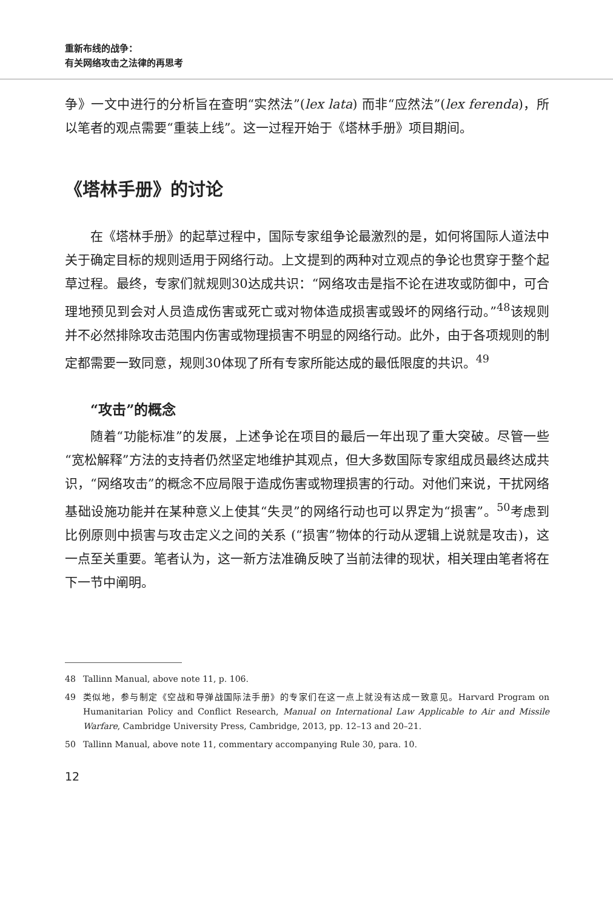重新布线的战争：
有关网络攻击之法律的再思考
争》一文中进行的分析旨在查明“实然法”(lex lata) 而非“应然法”(lex ferenda)，所以笔者的观点需要“重装上线”。这一过程开始于《塔林手册》项目期间。
《塔林手册》的讨论
在《塔林手册》的起草过程中，国际专家组争论最激烈的是，如何将国际人道法中关于确定目标的规则适用于网络行动。上文提到的两种对立观点的争论也贯穿于整个起草过程。最终，专家们就规则30达成共识：“网络攻击是指不论在进攻或防御中，可合理地预见到会对人员造成伤害或死亡或对物体造成损害或毁坏的网络行动。”<sup>48</sup>该规则并不必然排除攻击范围内伤害或物理损害不明显的网络行动。此外，由于各项规则的制定都需要一致同意，规则30体现了所有专家所能达成的最低限度的共识。<sup>49</sup>
“攻击”的概念
随着“功能标准”的发展，上述争论在项目的最后一年出现了重大突破。尽管一些“宽松解释”方法的支持者仍然坚定地维护其观点，但大多数国际专家组成员最终达成共识，“网络攻击”的概念不应局限于造成伤害或物理损害的行动。对他们来说，干扰网络基础设施功能并在某种意义上使其“失灵”的网络行动也可以界定为“损害”。<sup>50</sup>考虑到比例原则中损害与攻击定义之间的关系 (“损害”物体的行动从逻辑上说就是攻击)，这一点至关重要。笔者认为，这一新方法准确反映了当前法律的现状，相关理由笔者将在下一节中阐明。
48
Tallinn Manual, above note 11, p. 106.
49
类似地，参与制定《空战和导弹战国际法手册》的专家们在这一点上就没有达成一致意见。Harvard Program on Humanitarian Policy and Conflict Research, Manual on International Law Applicable to Air and Missile Warfare, Cambridge University Press, Cambridge, 2013, pp. 12–13 and 20–21.
50
Tallinn Manual, above note 11, commentary accompanying Rule 30, para. 10.
12